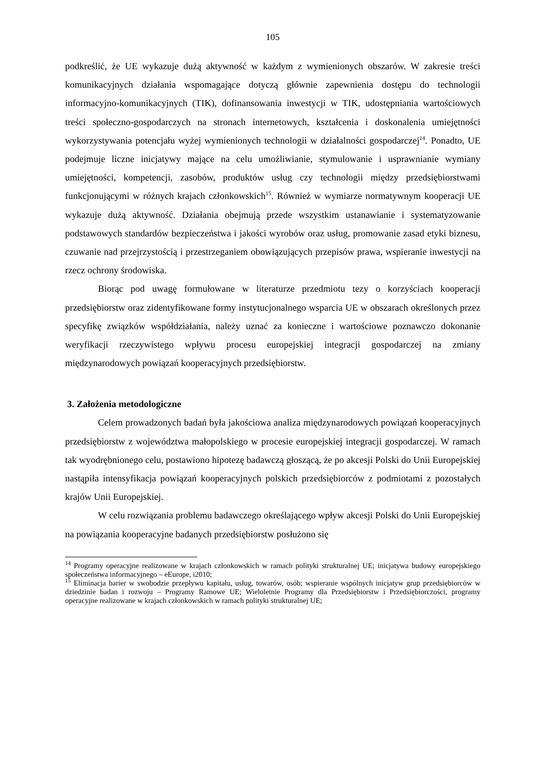105
podkreślić, że UE wykazuje dużą aktywność w każdym z wymienionych obszarów. W zakresie treści komunikacyjnych działania wspomagające dotyczą głównie zapewnienia dostępu do technologii informacyjno-komunikacyjnych (TIK), dofinansowania inwestycji w TIK, udostępniania wartościowych treści społeczno-gospodarczych na stronach internetowych, kształcenia i doskonalenia umiejętności wykorzystywania potencjału wyżej wymienionych technologii w działalności gospodarczej<sup>14</sup>. Ponadto, UE podejmuje liczne inicjatywy mające na celu umożliwianie, stymulowanie i usprawnianie wymiany umiejętności, kompetencji, zasobów, produktów usług czy technologii między przedsiębiorstwami funkcjonującymi w różnych krajach członkowskich<sup>15</sup>. Również w wymiarze normatywnym kooperacji UE wykazuje dużą aktywność. Działania obejmują przede wszystkim ustanawianie i systematyzowanie podstawowych standardów bezpieczeństwa i jakości wyrobów oraz usług, promowanie zasad etyki biznesu, czuwanie nad przejrzystością i przestrzeganiem obowiązujących przepisów prawa, wspieranie inwestycji na rzecz ochrony środowiska.
Biorąc pod uwagę formułowane w literaturze przedmiotu tezy o korzyściach kooperacji przedsiębiorstw oraz zidentyfikowane formy instytucjonalnego wsparcia UE w obszarach określonych przez specyfikę związków współdziałania, należy uznać za konieczne i wartościowe poznawczo dokonanie weryfikacji rzeczywistego wpływu procesu europejskiej integracji gospodarczej na zmiany międzynarodowych powiązań kooperacyjnych przedsiębiorstw.
3. Założenia metodologiczne
Celem prowadzonych badań była jakościowa analiza międzynarodowych powiązań kooperacyjnych przedsiębiorstw z województwa małopolskiego w procesie europejskiej integracji gospodarczej. W ramach tak wyodrębnionego celu, postawiono hipotezę badawczą głoszącą, że po akcesji Polski do Unii Europejskiej nastąpiła intensyfikacja powiązań kooperacyjnych polskich przedsiębiorców z podmiotami z pozostałych krajów Unii Europejskiej.
W celu rozwiązania problemu badawczego określającego wpływ akcesji Polski do Unii Europejskiej na powiązania kooperacyjne badanych przedsiębiorstw posłużono się
<sup>14</sup> Programy operacyjne realizowane w krajach członkowskich w ramach polityki strukturalnej UE; inicjatywa budowy europejskiego społeczeństwa informacyjnego – eEurope, i2010;
<sup>15</sup> Eliminacja barier w swobodzie przepływu kapitału, usług, towarów, osób; wspieranie wspólnych inicjatyw grup przedsiębiorców w dziedzinie badan i rozwoju – Programy Ramowe UE; Wieloletnie Programy dla Przedsiębiorstw i Przedsiębiorczości, programy operacyjne realizowane w krajach członkowskich w ramach polityki strukturalnej UE;